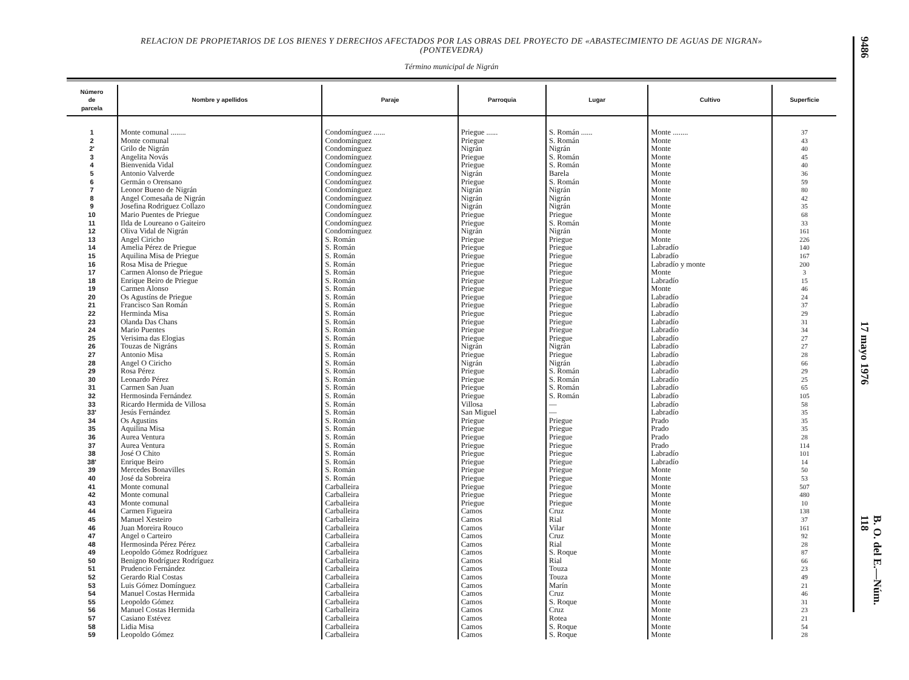RELACION DE PROPIETARIOS DE LOS BIENES Y DERECHOS AFECTADOS POR LAS OBRAS DEL PROYECTO DE «ABASTECIMIENTO DE AGUAS DE NIGRAN»
(PONTEVEDRA)
Término municipal de Nigrán
| Número de parcela | Nombre y apellidos | Paraje | Parroquia | Lugar | Cultivo | Superficie |
| --- | --- | --- | --- | --- | --- | --- |
| 1 | Monte comunal ........ | Condomínguez ...... | Priegue ...... | S. Román ...... | Monte ........ | 37 |
| 2 | Monte comunal | Condomínguez | Priegue | S. Román | Monte | 43 |
| 2' | Grilo de Nigrán | Condomínguez | Nigrán | Nigrán | Monte | 40 |
| 3 | Angelita Novás | Condomínguez | Priegue | S. Román | Monte | 45 |
| 4 | Bienvenida Vidal | Condomínguez | Priegue | S. Román | Monte | 40 |
| 5 | Antonio Valverde | Condomínguez | Nigrán | Barela | Monte | 36 |
| 6 | Germán o Orensano | Condomínguez | Priegue | S. Román | Monte | 59 |
| 7 | Leonor Bueno de Nigrán | Condomínguez | Nigrán | Nigrán | Monte | 80 |
| 8 | Angel Comesaña de Nigrán | Condomínguez | Nigrán | Nigrán | Monte | 42 |
| 9 | Josefina Rodriguez Collazo | Condomínguez | Nigrán | Nigrán | Monte | 35 |
| 10 | Mario Puentes de Priegue | Condomínguez | Priegue | Priegue | Monte | 68 |
| 11 | Ilda de Loureano o Gaiteiro | Condomínguez | Priegue | S. Román | Monte | 33 |
| 12 | Oliva Vidal de Nigrán | Condomínguez | Nigrán | Nigrán | Monte | 161 |
| 13 | Angel Ciricho | S. Román | Priegue | Priegue | Monte | 226 |
| 14 | Amelia Pérez de Priegue | S. Román | Priegue | Priegue | Labradío | 140 |
| 15 | Aquilina Misa de Priegue | S. Román | Priegue | Priegue | Labradío | 167 |
| 16 | Rosa Misa de Priegue | S. Román | Priegue | Priegue | Labradío y monte | 200 |
| 17 | Carmen Alonso de Priegue | S. Román | Priegue | Priegue | Monte | 3 |
| 18 | Enrique Beiro de Priegue | S. Román | Priegue | Priegue | Labradío | 15 |
| 19 | Carmen Alonso | S. Román | Priegue | Priegue | Monte | 46 |
| 20 | Os Agustíns de Priegue | S. Román | Priegue | Priegue | Labradío | 24 |
| 21 | Francisco San Román | S. Román | Priegue | Priegue | Labradío | 37 |
| 22 | Herminda Misa | S. Román | Priegue | Priegue | Labradío | 29 |
| 23 | Olanda Das Chans | S. Román | Priegue | Priegue | Labradío | 31 |
| 24 | Mario Puentes | S. Román | Priegue | Priegue | Labradío | 34 |
| 25 | Verisima das Elogias | S. Román | Priegue | Priegue | Labradío | 27 |
| 26 | Touzas de Nigráns | S. Román | Nigrán | Nigrán | Labradío | 27 |
| 27 | Antonio Misa | S. Román | Priegue | Priegue | Labradío | 28 |
| 28 | Angel O Ciricho | S. Román | Nigrán | Nigrán | Labradío | 66 |
| 29 | Rosa Pérez | S. Román | Priegue | S. Román | Labradío | 29 |
| 30 | Leonardo Pérez | S. Román | Priegue | S. Román | Labradío | 25 |
| 31 | Carmen San Juan | S. Román | Priegue | S. Román | Labradío | 65 |
| 32 | Hermosinda Fernández | S. Román | Priegue | S. Román | Labradío | 105 |
| 33 | Ricardo Hermida de Villosa | S. Román | Villosa | — | Labradío | 58 |
| 33' | Jesús Fernández | S. Román | San Miguel | — | Labradío | 35 |
| 34 | Os Agustins | S. Román | Priegue | Priegue | Prado | 35 |
| 35 | Aquilina Misa | S. Román | Priegue | Priegue | Prado | 35 |
| 36 | Aurea Ventura | S. Román | Priegue | Priegue | Prado | 28 |
| 37 | Aurea Ventura | S. Román | Priegue | Priegue | Prado | 114 |
| 38 | José O Chito | S. Román | Priegue | Priegue | Labradío | 101 |
| 38' | Enrique Beiro | S. Román | Priegue | Priegue | Labradío | 14 |
| 39 | Mercedes Bonavilles | S. Román | Priegue | Priegue | Monte | 50 |
| 40 | José da Sobreira | S. Román | Priegue | Priegue | Monte | 53 |
| 41 | Monte comunal | Carballeira | Priegue | Priegue | Monte | 507 |
| 42 | Monte comunal | Carballeira | Priegue | Priegue | Monte | 480 |
| 43 | Monte comunal | Carballeira | Priegue | Priegue | Monte | 10 |
| 44 | Carmen Figueira | Carballeira | Camos | Cruz | Monte | 138 |
| 45 | Manuel Xesteiro | Carballeira | Camos | Rial | Monte | 37 |
| 46 | Juan Moreira Rouco | Carballeira | Camos | Vilar | Monte | 161 |
| 47 | Angel o Carteiro | Carballeira | Camos | Cruz | Monte | 92 |
| 48 | Hermosinda Pérez Pérez | Carballeira | Camos | Rial | Monte | 28 |
| 49 | Leopoldo Gómez Rodríguez | Carballeira | Camos | S. Roque | Monte | 87 |
| 50 | Benigno Rodríguez Rodríguez | Carballeira | Camos | Rial | Monte | 66 |
| 51 | Prudencio Fernández | Carballeira | Camos | Touza | Monte | 23 |
| 52 | Gerardo Rial Costas | Carballeira | Camos | Touza | Monte | 49 |
| 53 | Luis Gómez Domínguez | Carballeira | Camos | Marín | Monte | 21 |
| 54 | Manuel Costas Hermida | Carballeira | Camos | Cruz | Monte | 46 |
| 55 | Leopoldo Gómez | Carballeira | Camos | S. Roque | Monte | 31 |
| 56 | Manuel Costas Hermida | Carballeira | Camos | Cruz | Monte | 23 |
| 57 | Casiano Estévez | Carballeira | Camos | Rotea | Monte | 21 |
| 58 | Lidia Misa | Carballeira | Camos | S. Roque | Monte | 54 |
| 59 | Leopoldo Gómez | Carballeira | Camos | S. Roque | Monte | 28 |
9486
17 mayo 1976
B. O. del E.—Núm. 118